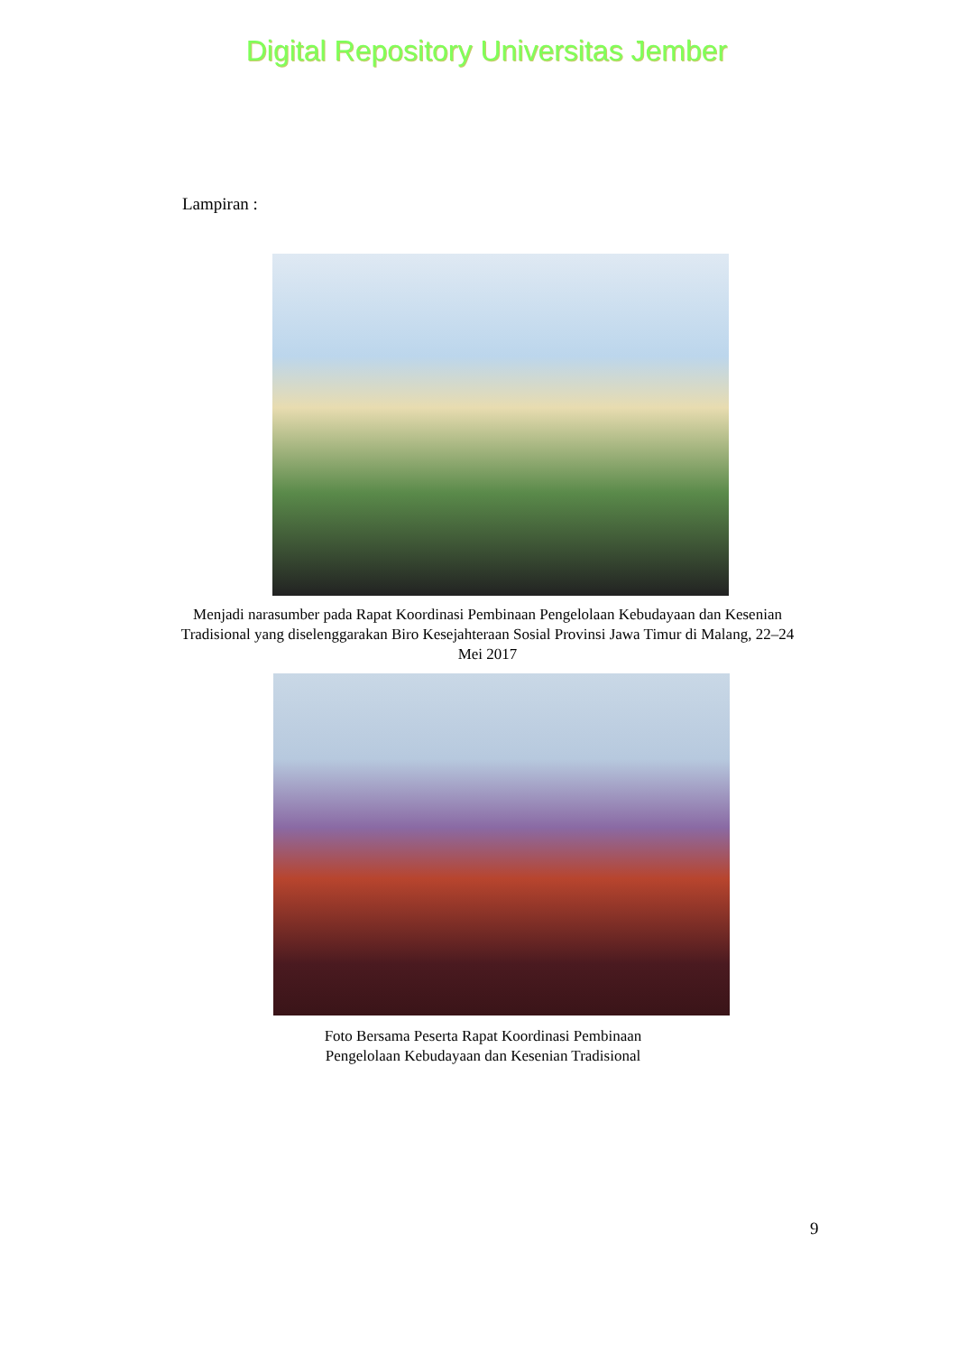Digital Repository Universitas Jember
Lampiran :
Menjadi narasumber pada Rapat Koordinasi Pembinaan Pengelolaan Kebudayaan dan Kesenian Tradisional yang diselenggarakan Biro Kesejahteraan Sosial Provinsi Jawa Timur di Malang, 22–24 Mei 2017
Foto Bersama Peserta Rapat Koordinasi Pembinaan Pengelolaan Kebudayaan dan Kesenian Tradisional
9